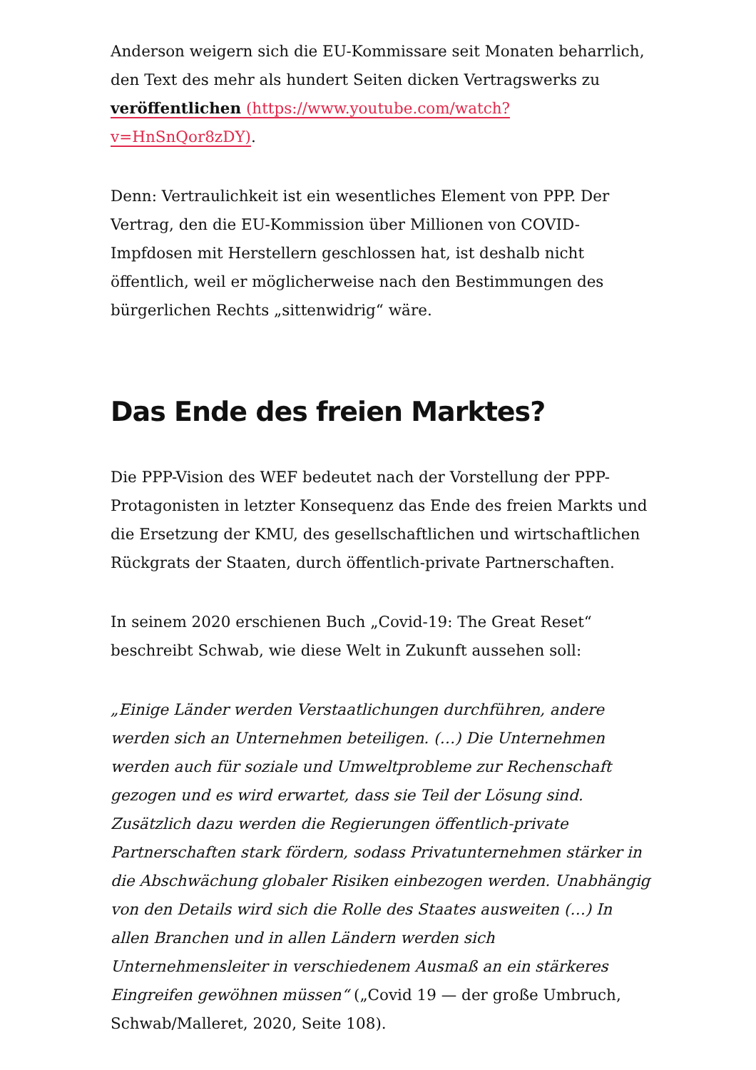Anderson weigern sich die EU-Kommissare seit Monaten beharrlich, den Text des mehr als hundert Seiten dicken Vertragswerks zu veröffentlichen (https://www.youtube.com/watch?v=HnSnQor8zDY).
Denn: Vertraulichkeit ist ein wesentliches Element von PPP. Der Vertrag, den die EU-Kommission über Millionen von COVID-Impfdosen mit Herstellern geschlossen hat, ist deshalb nicht öffentlich, weil er möglicherweise nach den Bestimmungen des bürgerlichen Rechts „sittenwidrig“ wäre.
Das Ende des freien Marktes?
Die PPP-Vision des WEF bedeutet nach der Vorstellung der PPP-Protagonisten in letzter Konsequenz das Ende des freien Markts und die Ersetzung der KMU, des gesellschaftlichen und wirtschaftlichen Rückgrats der Staaten, durch öffentlich-private Partnerschaften.
In seinem 2020 erschienen Buch „Covid-19: The Great Reset“ beschreibt Schwab, wie diese Welt in Zukunft aussehen soll:
„Einige Länder werden Verstaatlichungen durchführen, andere werden sich an Unternehmen beteiligen. (…) Die Unternehmen werden auch für soziale und Umweltprobleme zur Rechenschaft gezogen und es wird erwartet, dass sie Teil der Lösung sind. Zusätzlich dazu werden die Regierungen öffentlich-private Partnerschaften stark fördern, sodass Privatunternehmen stärker in die Abschwächung globaler Risiken einbezogen werden. Unabhängig von den Details wird sich die Rolle des Staates ausweiten (…) In allen Branchen und in allen Ländern werden sich Unternehmensleiter in verschiedenem Ausmaß an ein stärkeres Eingreifen gewöhnen müssen“ („Covid 19 — der große Umbruch, Schwab/Malleret, 2020, Seite 108).